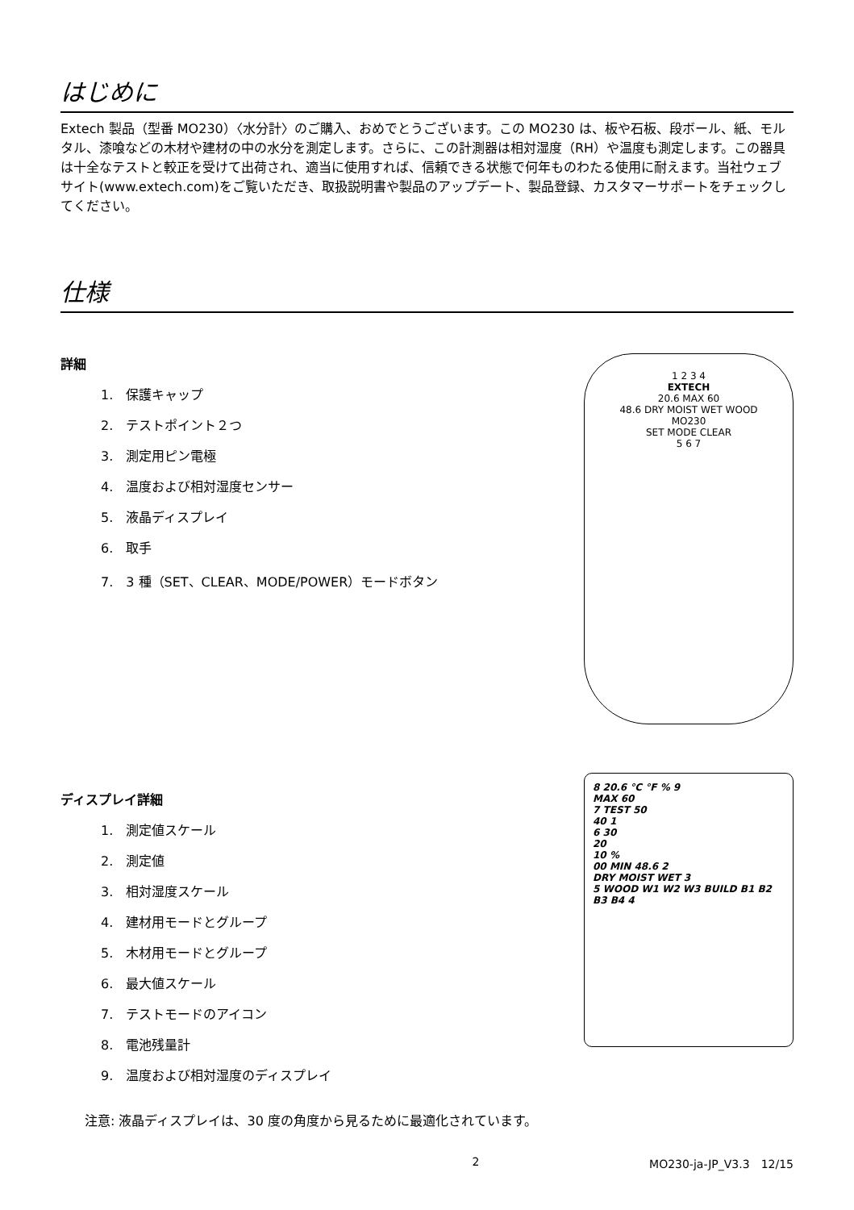はじめに
Extech 製品（型番 MO230）〈水分計〉のご購入、おめでとうございます。この MO230 は、板や石板、段ボール、紙、モルタル、漆喰などの木材や建材の中の水分を測定します。さらに、この計測器は相対湿度（RH）や温度も測定します。この器具は十全なテストと較正を受けて出荷され、適当に使用すれば、信頼できる状態で何年ものわたる使用に耐えます。当社ウェブサイト(www.extech.com)をご覧いただき、取扱説明書や製品のアップデート、製品登録、カスタマーサポートをチェックしてください。
仕様
詳細
1.　保護キャップ
2.　テストポイント２つ
3.　測定用ピン電極
4.　温度および相対湿度センサー
5.　液晶ディスプレイ
6.　取手
7.　3 種（SET、CLEAR、MODE/POWER）モードボタン
1 2 3 4
EXTECH
20.6 MAX 60
48.6 DRY MOIST WET WOOD
MO230
SET MODE CLEAR
5 6 7
ディスプレイ詳細
1.　測定値スケール
2.　測定値
3.　相対湿度スケール
4.　建材用モードとグループ
5.　木材用モードとグループ
6.　最大値スケール
7.　テストモードのアイコン
8.　電池残量計
9.　温度および相対湿度のディスプレイ
8 20.6 °C °F % 9
MAX 60
7 TEST 50
40 1
6 30
20
10 %
00 MIN 48.6 2
DRY MOIST WET 3
5 WOOD W1 W2 W3 BUILD B1 B2 B3 B4 4
注意: 液晶ディスプレイは、30 度の角度から見るために最適化されています。
2 MO230-ja-JP_V3.3　12/15